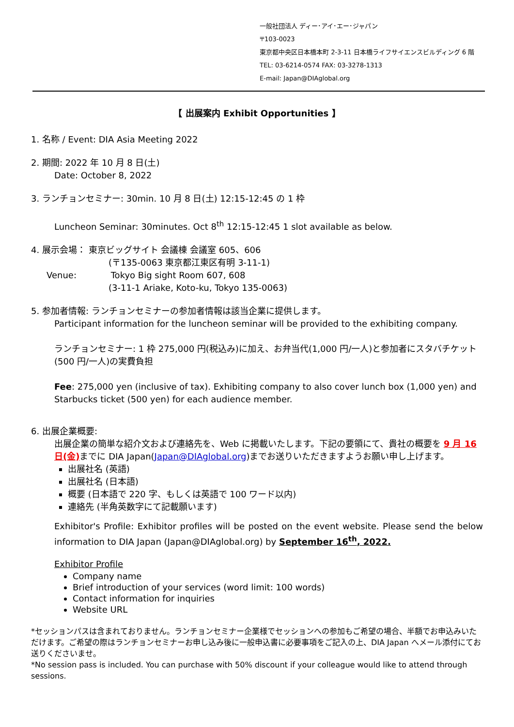一般社団法人 ディー･アイ･エー･ジャパン
〒103-0023
東京都中央区日本橋本町 2-3-11 日本橋ライフサイエンスビルディング 6 階
TEL: 03-6214-0574 FAX: 03-3278-1313
E-mail: Japan@DIAglobal.org
【 出展案内 Exhibit Opportunities 】
1. 名称 / Event: DIA Asia Meeting 2022
2. 期間: 2022 年 10 月 8 日(土)
Date: October 8, 2022
3. ランチョンセミナー: 30min. 10 月 8 日(土) 12:15-12:45 の 1 枠
Luncheon Seminar: 30minutes. Oct 8<sup>th</sup> 12:15-12:45 1 slot available as below.
4. 展示会場： 東京ビッグサイト 会議棟 会議室 605、606
(〒135-0063 東京都江東区有明 3-11-1)
Venue: Tokyo Big sight Room 607, 608
(3-11-1 Ariake, Koto-ku, Tokyo 135-0063)
5. 参加者情報: ランチョンセミナーの参加者情報は該当企業に提供します。
Participant information for the luncheon seminar will be provided to the exhibiting company.
ランチョンセミナー: 1 枠 275,000 円(税込み)に加え、お弁当代(1,000 円/一人)と参加者にスタバチケット(500 円/一人)の実費負担
Fee: 275,000 yen (inclusive of tax). Exhibiting company to also cover lunch box (1,000 yen) and Starbucks ticket (500 yen) for each audience member.
6. 出展企業概要:
出展企業の簡単な紹介文および連絡先を、Web に掲載いたします。下記の要領にて、貴社の概要を 9 月 16 日(金) までに DIA Japan(Japan@DIAglobal.org)までお送りいただきますようお願い申し上げます。
出展社名 (英語)
出展社名 (日本語)
概要 (日本語で 220 字、もしくは英語で 100 ワード以内)
連絡先 (半角英数字にて記載願います)
Exhibitor's Profile: Exhibitor profiles will be posted on the event website. Please send the below information to DIA Japan (Japan@DIAglobal.org) by September 16<sup>th</sup>, 2022.
Exhibitor Profile
Company name
Brief introduction of your services (word limit: 100 words)
Contact information for inquiries
Website URL
*セッションパスは含まれておりません。ランチョンセミナー企業様でセッションへの参加もご希望の場合、半額でお申込みいただけます。ご希望の際はランチョンセミナーお申し込み後に一般申込書に必要事項をご記入の上、DIA Japan へメール添付にてお送りくださいませ。
*No session pass is included. You can purchase with 50% discount if your colleague would like to attend through sessions.